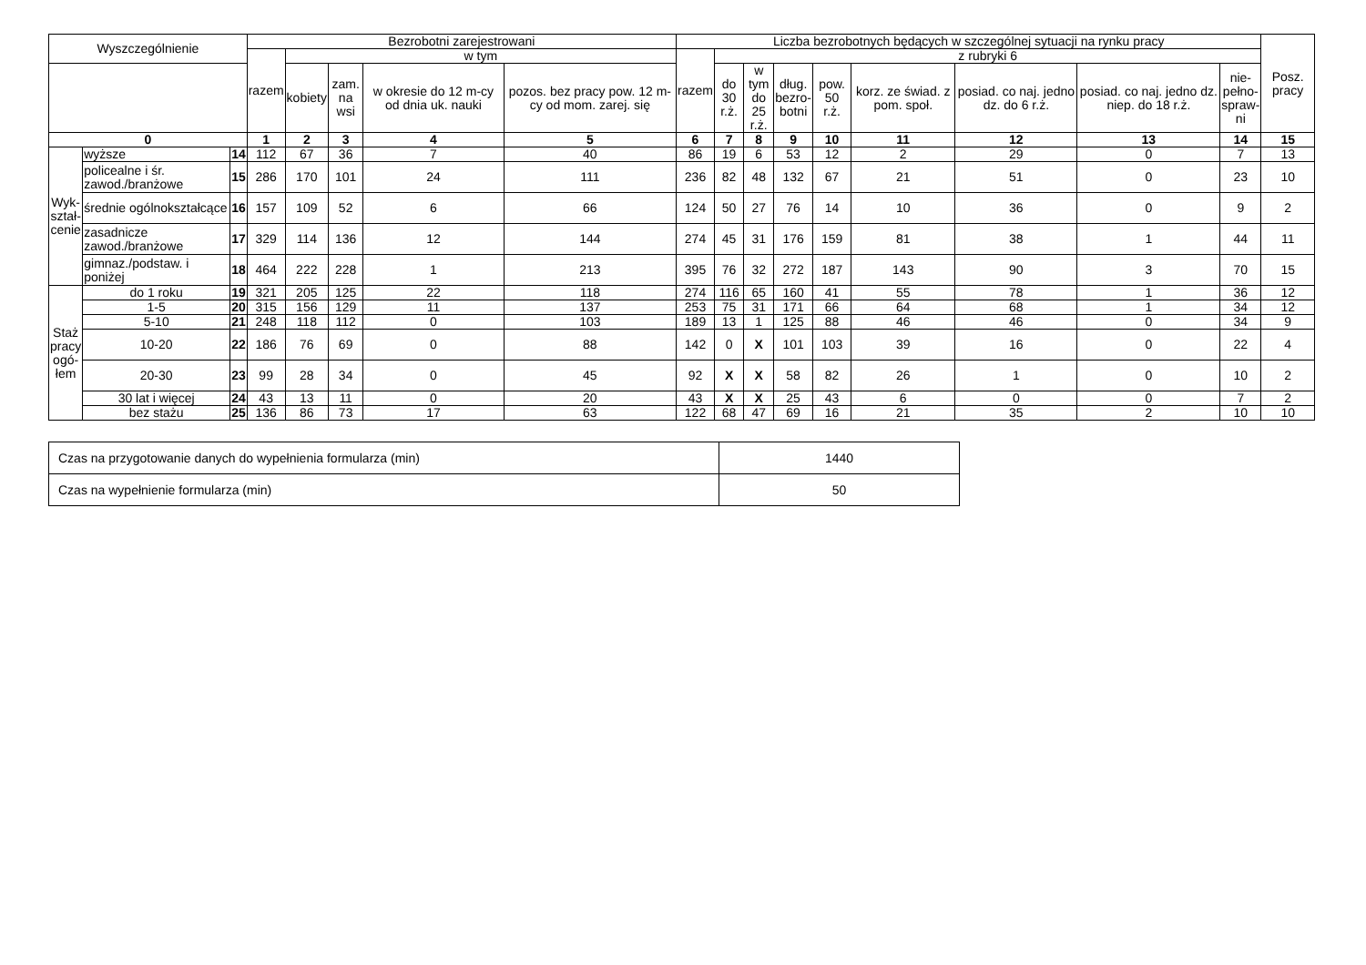| Wyszczególnienie | | | Bezrobotni zarejestrowani | | | | | Liczba bezrobotnych będących w szczególnej sytuacji na rynku pracy | | | | | | | | | Posz. pracy |
| --- | --- | --- | --- | --- | --- | --- | --- | --- | --- | --- | --- | --- | --- | --- | --- | --- | --- |
| | | | razem | w tym | | | | razem | z rubryki 6 | | | | | | | | |
| | | | | kobiety | zam. na wsi | w okresie do 12 m-cy od dnia uk. nauki | pozos. bez pracy pow. 12 m-cy od mom. zarej. się | | do 30 r.ż. | w tym do 25 r.ż. | dług. bezro- botni | pow. 50 r.ż. | korz. ze świad. z pom. społ. | posiad. co naj. jedno dz. do 6 r.ż. | posiad. co naj. jedno dz. niep. do 18 r.ż. | nie- pełno- spraw- ni | |
| 0 | | | 1 | 2 | 3 | 4 | 5 | 6 | 7 | 8 | 9 | 10 | 11 | 12 | 13 | 14 | 15 |
| Wyk- ształ- cenie | wyższe | 14 | 112 | 67 | 36 | 7 | 40 | 86 | 19 | 6 | 53 | 12 | 2 | 29 | 0 | 7 | 13 |
| | policealne i śr. zawod./branżowe | 15 | 286 | 170 | 101 | 24 | 111 | 236 | 82 | 48 | 132 | 67 | 21 | 51 | 0 | 23 | 10 |
| | średnie ogólnokształcące | 16 | 157 | 109 | 52 | 6 | 66 | 124 | 50 | 27 | 76 | 14 | 10 | 36 | 0 | 9 | 2 |
| | zasadnicze zawod./branżowe | 17 | 329 | 114 | 136 | 12 | 144 | 274 | 45 | 31 | 176 | 159 | 81 | 38 | 1 | 44 | 11 |
| | gimnaz./podstaw. i poniżej | 18 | 464 | 222 | 228 | 1 | 213 | 395 | 76 | 32 | 272 | 187 | 143 | 90 | 3 | 70 | 15 |
| Staż pracy ogó- łem | do 1 roku | 19 | 321 | 205 | 125 | 22 | 118 | 274 | 116 | 65 | 160 | 41 | 55 | 78 | 1 | 36 | 12 |
| | 1-5 | 20 | 315 | 156 | 129 | 11 | 137 | 253 | 75 | 31 | 171 | 66 | 64 | 68 | 1 | 34 | 12 |
| | 5-10 | 21 | 248 | 118 | 112 | 0 | 103 | 189 | 13 | 1 | 125 | 88 | 46 | 46 | 0 | 34 | 9 |
| | 10-20 | 22 | 186 | 76 | 69 | 0 | 88 | 142 | 0 | X | 101 | 103 | 39 | 16 | 0 | 22 | 4 |
| | 20-30 | 23 | 99 | 28 | 34 | 0 | 45 | 92 | X | X | 58 | 82 | 26 | 1 | 0 | 10 | 2 |
| | 30 lat i więcej | 24 | 43 | 13 | 11 | 0 | 20 | 43 | X | X | 25 | 43 | 6 | 0 | 0 | 7 | 2 |
| | bez stażu | 25 | 136 | 86 | 73 | 17 | 63 | 122 | 68 | 47 | 69 | 16 | 21 | 35 | 2 | 10 | 10 |
| Czas na przygotowanie danych do wypełnienia formularza (min) | 1440 |
| Czas na wypełnienie formularza (min) | 50 |